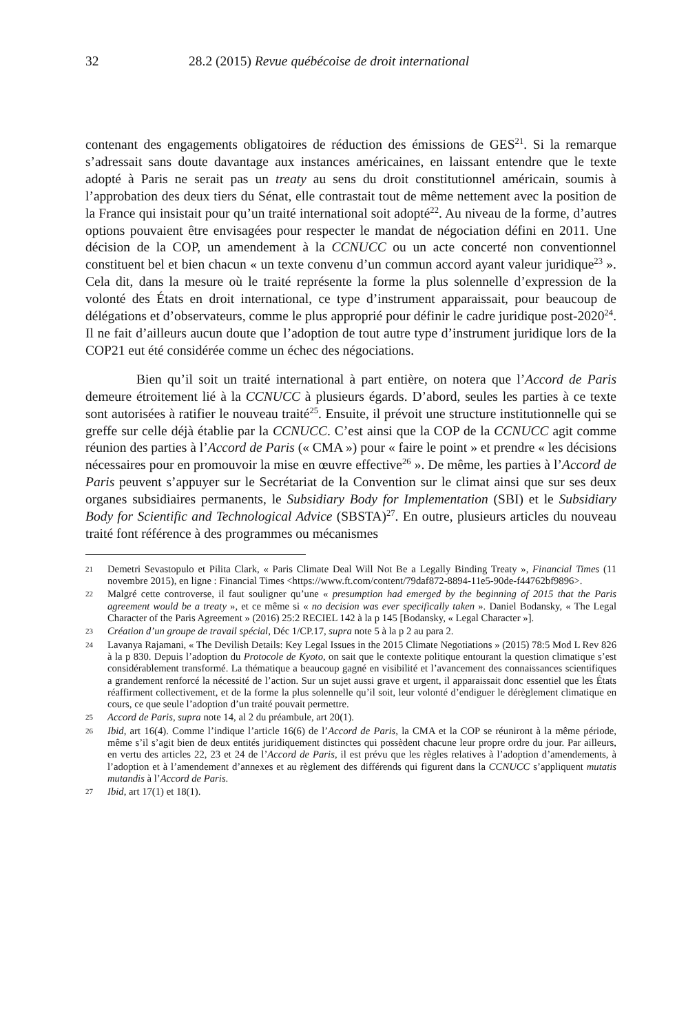32 28.2 (2015) Revue québécoise de droit international
contenant des engagements obligatoires de réduction des émissions de GES<sup>21</sup>. Si la remarque s’adressait sans doute davantage aux instances américaines, en laissant entendre que le texte adopté à Paris ne serait pas un treaty au sens du droit constitutionnel américain, soumis à l’approbation des deux tiers du Sénat, elle contrastait tout de même nettement avec la position de la France qui insistait pour qu’un traité international soit adopté<sup>22</sup>. Au niveau de la forme, d’autres options pouvaient être envisagées pour respecter le mandat de négociation défini en 2011. Une décision de la COP, un amendement à la CCNUCC ou un acte concerté non conventionnel constituent bel et bien chacun « un texte convenu d’un commun accord ayant valeur juridique<sup>23</sup> ». Cela dit, dans la mesure où le traité représente la forme la plus solennelle d’expression de la volonté des États en droit international, ce type d’instrument apparaissait, pour beaucoup de délégations et d’observateurs, comme le plus approprié pour définir le cadre juridique post-2020<sup>24</sup>. Il ne fait d’ailleurs aucun doute que l’adoption de tout autre type d’instrument juridique lors de la COP21 eut été considérée comme un échec des négociations.
Bien qu’il soit un traité international à part entière, on notera que l’Accord de Paris demeure étroitement lié à la CCNUCC à plusieurs égards. D’abord, seules les parties à ce texte sont autorisées à ratifier le nouveau traité<sup>25</sup>. Ensuite, il prévoit une structure institutionnelle qui se greffe sur celle déjà établie par la CCNUCC. C’est ainsi que la COP de la CCNUCC agit comme réunion des parties à l’Accord de Paris (« CMA ») pour « faire le point » et prendre « les décisions nécessaires pour en promouvoir la mise en œuvre effective<sup>26</sup> ». De même, les parties à l’Accord de Paris peuvent s’appuyer sur le Secrétariat de la Convention sur le climat ainsi que sur ses deux organes subsidiaires permanents, le Subsidiary Body for Implementation (SBI) et le Subsidiary Body for Scientific and Technological Advice (SBSTA)<sup>27</sup>. En outre, plusieurs articles du nouveau traité font référence à des programmes ou mécanismes
21 Demetri Sevastopulo et Pilita Clark, « Paris Climate Deal Will Not Be a Legally Binding Treaty », Financial Times (11 novembre 2015), en ligne : Financial Times <https://www.ft.com/content/79daf872-8894-11e5-90de-f44762bf9896>.
22 Malgré cette controverse, il faut souligner qu’une « presumption had emerged by the beginning of 2015 that the Paris agreement would be a treaty », et ce même si « no decision was ever specifically taken ». Daniel Bodansky, « The Legal Character of the Paris Agreement » (2016) 25:2 RECIEL 142 à la p 145 [Bodansky, « Legal Character »].
23 Création d’un groupe de travail spécial, Déc 1/CP.17, supra note 5 à la p 2 au para 2.
24 Lavanya Rajamani, « The Devilish Details: Key Legal Issues in the 2015 Climate Negotiations » (2015) 78:5 Mod L Rev 826 à la p 830. Depuis l’adoption du Protocole de Kyoto, on sait que le contexte politique entourant la question climatique s’est considérablement transformé. La thématique a beaucoup gagné en visibilité et l’avancement des connaissances scientifiques a grandement renforcé la nécessité de l’action. Sur un sujet aussi grave et urgent, il apparaissait donc essentiel que les États réaffirment collectivement, et de la forme la plus solennelle qu’il soit, leur volonté d’endiguer le dérèglement climatique en cours, ce que seule l’adoption d’un traité pouvait permettre.
25 Accord de Paris, supra note 14, al 2 du préambule, art 20(1).
26 Ibid, art 16(4). Comme l’indique l’article 16(6) de l’Accord de Paris, la CMA et la COP se réuniront à la même période, même s’il s’agit bien de deux entités juridiquement distinctes qui possèdent chacune leur propre ordre du jour. Par ailleurs, en vertu des articles 22, 23 et 24 de l’Accord de Paris, il est prévu que les règles relatives à l’adoption d’amendements, à l’adoption et à l’amendement d’annexes et au règlement des différends qui figurent dans la CCNUCC s’appliquent mutatis mutandis à l’Accord de Paris.
27 Ibid, art 17(1) et 18(1).